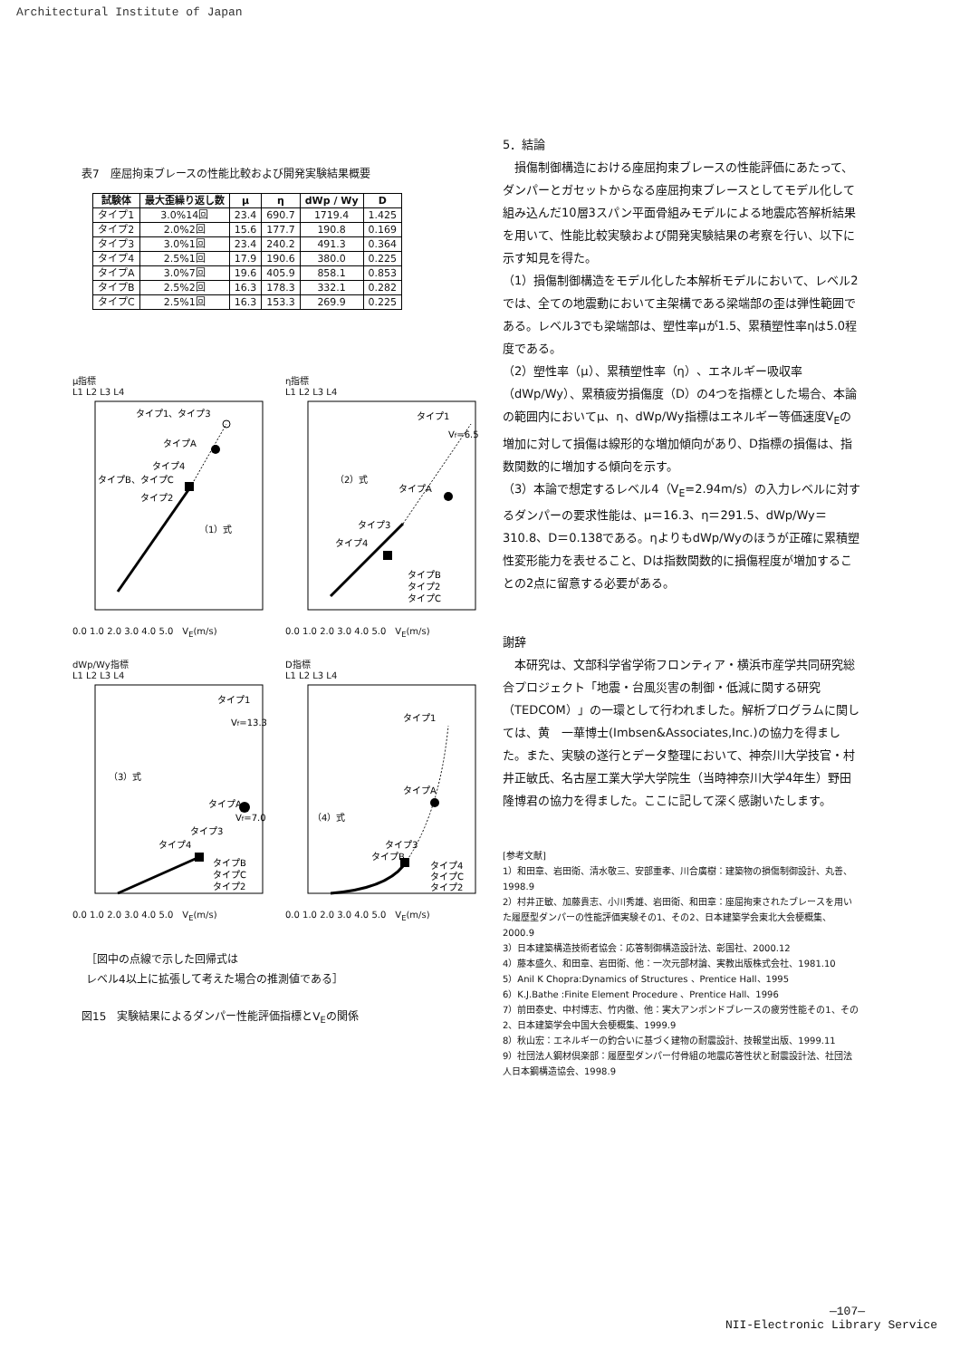Architectural Institute of Japan
表7　座屈拘束ブレースの性能比較および開発実験結果概要
| 試験体 | 最大歪繰り返し数 | μ | η | dWp / Wy | D |
| --- | --- | --- | --- | --- | --- |
| タイプ1 | 3.0%14回 | 23.4 | 690.7 | 1719.4 | 1.425 |
| タイプ2 | 2.0%2回 | 15.6 | 177.7 | 190.8 | 0.169 |
| タイプ3 | 3.0%1回 | 23.4 | 240.2 | 491.3 | 0.364 |
| タイプ4 | 2.5%1回 | 17.9 | 190.6 | 380.0 | 0.225 |
| タイプA | 3.0%7回 | 19.6 | 405.9 | 858.1 | 0.853 |
| タイプB | 2.5%2回 | 16.3 | 178.3 | 332.1 | 0.282 |
| タイプC | 2.5%1回 | 16.3 | 153.3 | 269.9 | 0.225 |
μ指標
L1 L2 L3 L4
タイプ1、タイプ3
タイプA
タイプ4
タイプB、タイプC
タイプ2
（1）式
0.0 1.0 2.0 3.0 4.0 5.0　V<sub>E</sub>(m/s)
η指標
L1 L2 L3 L4
タイプ1
Vf=6.5
（2）式
タイプA
タイプ3
タイプ4
タイプB
タイプ2
タイプC
0.0 1.0 2.0 3.0 4.0 5.0　V<sub>E</sub>(m/s)
dWp/Wy指標
L1 L2 L3 L4
タイプ1
Vf=13.3
（3）式
タイプA
Vf=7.0
タイプ3
タイプ4
タイプB
タイプC
タイプ2
0.0 1.0 2.0 3.0 4.0 5.0　V<sub>E</sub>(m/s)
D指標
L1 L2 L3 L4
タイプ1
タイプA
（4）式
タイプ3
タイプB
タイプ4
タイプC
タイプ2
0.0 1.0 2.0 3.0 4.0 5.0　V<sub>E</sub>(m/s)
［図中の点線で示した回帰式は
レベル4以上に拡張して考えた場合の推測値である］
図15　実験結果によるダンパー性能評価指標とV<sub>E</sub>の関係
5．結論
　損傷制御構造における座屈拘束ブレースの性能評価にあたって、ダンパーとガセットからなる座屈拘束ブレースとしてモデル化して組み込んだ10層3スパン平面骨組みモデルによる地震応答解析結果を用いて、性能比較実験および開発実験結果の考察を行い、以下に示す知見を得た。
（1）損傷制御構造をモデル化した本解析モデルにおいて、レベル2では、全ての地震動において主架構である梁端部の歪は弾性範囲である。レベル3でも梁端部は、塑性率μが1.5、累積塑性率ηは5.0程度である。
（2）塑性率（μ）、累積塑性率（η）、エネルギー吸収率（dWp/Wy）、累積疲労損傷度（D）の4つを指標とした場合、本論の範囲内においてμ、η、dWp/Wy指標はエネルギー等価速度V<sub>E</sub>の増加に対して損傷は線形的な増加傾向があり、D指標の損傷は、指数関数的に増加する傾向を示す。
（3）本論で想定するレベル4（V<sub>E</sub>=2.94m/s）の入力レベルに対するダンパーの要求性能は、μ＝16.3、η＝291.5、dWp/Wy＝310.8、D＝0.138である。ηよりもdWp/Wyのほうが正確に累積塑性変形能力を表せること、Dは指数関数的に損傷程度が増加することの2点に留意する必要がある。
謝辞
　本研究は、文部科学省学術フロンティア・横浜市産学共同研究総合プロジェクト「地震・台風災害の制御・低減に関する研究（TEDCOM）」の一環として行われました。解析プログラムに関しては、黄　一華博士(Imbsen&Associates,Inc.)の協力を得ました。また、実験の遂行とデータ整理において、神奈川大学技官・村井正敏氏、名古屋工業大学大学院生（当時神奈川大学4年生）野田隆博君の協力を得ました。ここに記して深く感謝いたします。
[参考文献]
1）和田章、岩田衛、清水敬三、安部重孝、川合廣樹：建築物の損傷制御設計、丸善、1998.9
2）村井正敏、加藤貴志、小川秀雄、岩田衛、和田章：座屈拘束されたブレースを用いた履歴型ダンパーの性能評価実験その1、その2、日本建築学会東北大会梗概集、2000.9
3）日本建築構造技術者協会：応答制御構造設計法、彰国社、2000.12
4）藤本盛久、和田章、岩田衛、他：一次元部材論、実教出版株式会社、1981.10
5）Anil K Chopra:Dynamics of Structures 、Prentice Hall、1995
6）K.J.Bathe :Finite Element Procedure 、Prentice Hall、1996
7）前田泰史、中村博志、竹内徹、他：実大アンボンドブレースの疲労性能その1、その2、日本建築学会中国大会梗概集、1999.9
8）秋山宏：エネルギーの釣合いに基づく建物の耐震設計、技報堂出版、1999.11
9）社団法人鋼材倶楽部：履歴型ダンパー付骨組の地震応答性状と耐震設計法、社団法人日本鋼構造協会、1998.9
—107—
NII-Electronic Library Service